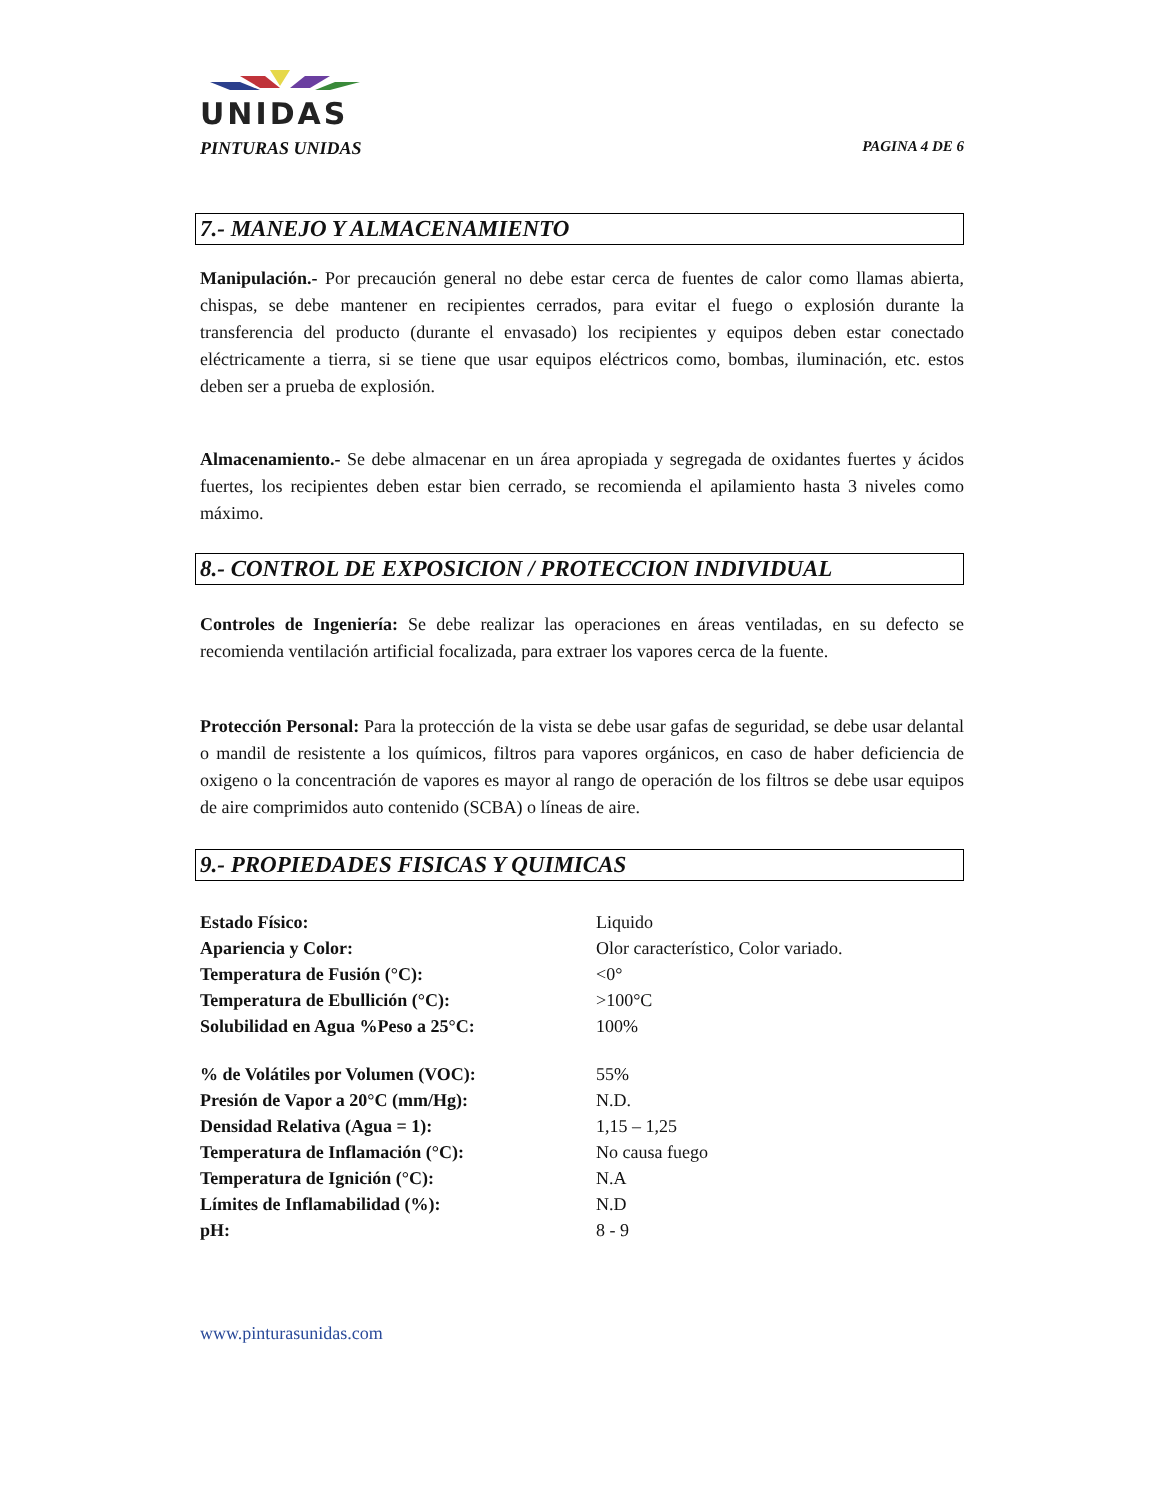UNIDAS
PINTURAS UNIDAS PAGINA 4 DE 6
7.- MANEJO Y ALMACENAMIENTO
Manipulación.- Por precaución general no debe estar cerca de fuentes de calor como llamas abierta, chispas, se debe mantener en recipientes cerrados, para evitar el fuego o explosión durante la transferencia del producto (durante el envasado) los recipientes y equipos deben estar conectado eléctricamente a tierra, si se tiene que usar equipos eléctricos como, bombas, iluminación, etc. estos deben ser a prueba de explosión.
Almacenamiento.- Se debe almacenar en un área apropiada y segregada de oxidantes fuertes y ácidos fuertes, los recipientes deben estar bien cerrado, se recomienda el apilamiento hasta 3 niveles como máximo.
8.- CONTROL DE EXPOSICION / PROTECCION INDIVIDUAL
Controles de Ingeniería: Se debe realizar las operaciones en áreas ventiladas, en su defecto se recomienda ventilación artificial focalizada, para extraer los vapores cerca de la fuente.
Protección Personal: Para la protección de la vista se debe usar gafas de seguridad, se debe usar delantal o mandil de resistente a los químicos, filtros para vapores orgánicos, en caso de haber deficiencia de oxigeno o la concentración de vapores es mayor al rango de operación de los filtros se debe usar equipos de aire comprimidos auto contenido (SCBA) o líneas de aire.
9.- PROPIEDADES FISICAS Y QUIMICAS
| Estado Físico: | Liquido |
| Apariencia y Color: | Olor característico, Color variado. |
| Temperatura de Fusión (°C): | <0° |
| Temperatura de Ebullición (°C): | >100°C |
| Solubilidad en Agua %Peso a 25°C: | 100% |
| % de Volátiles por Volumen (VOC): | 55% |
| Presión de Vapor a 20°C (mm/Hg): | N.D. |
| Densidad Relativa (Agua = 1): | 1,15 – 1,25 |
| Temperatura de Inflamación (°C): | No causa fuego |
| Temperatura de Ignición (°C): | N.A |
| Límites de Inflamabilidad (%): | N.D |
| pH: | 8 - 9 |
www.pinturasunidas.com